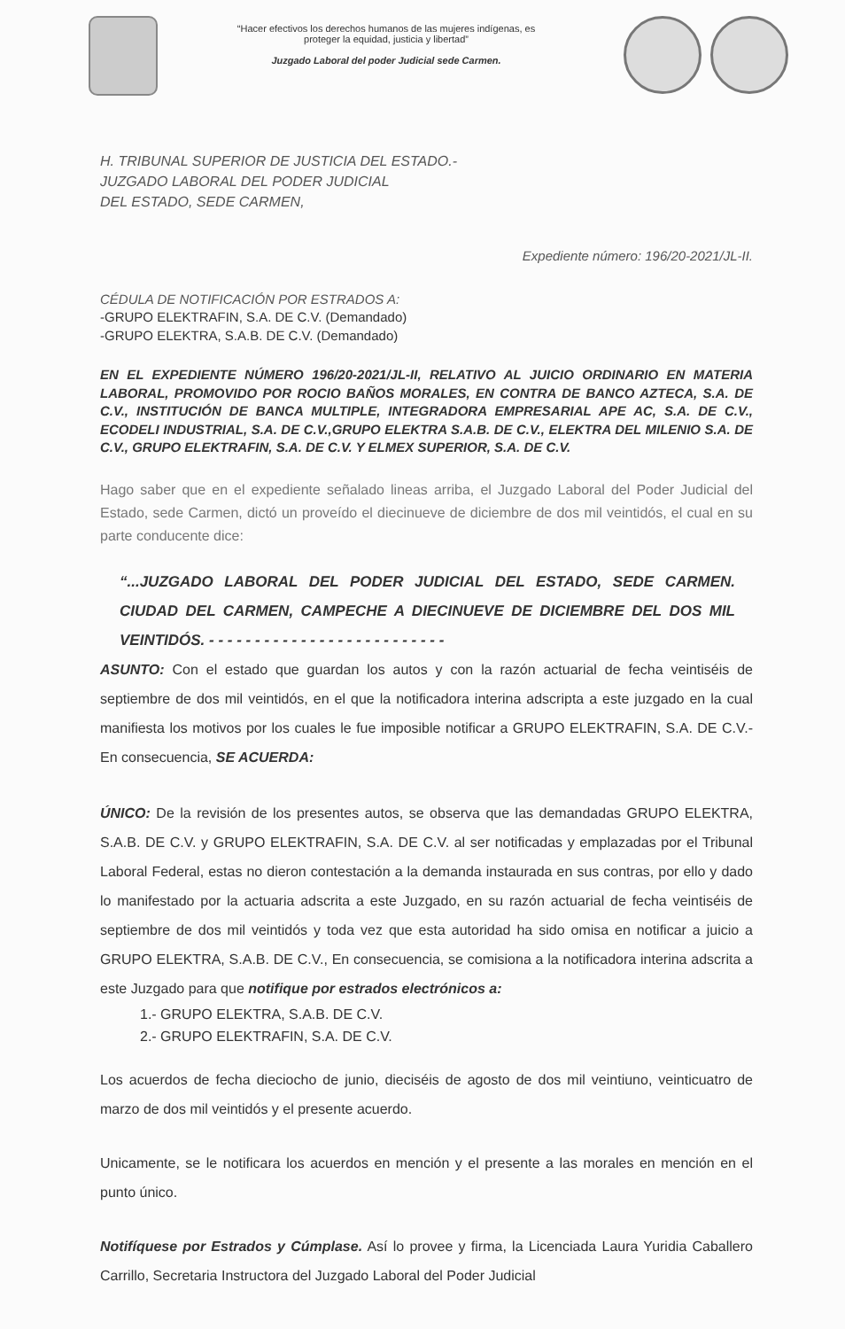“Hacer efectivos los derechos humanos de las mujeres indígenas, es
proteger la equidad, justicia y libertad”
Juzgado Laboral del poder Judicial sede Carmen.
H. TRIBUNAL SUPERIOR DE JUSTICIA DEL ESTADO.-
JUZGADO LABORAL DEL PODER JUDICIAL
DEL ESTADO, SEDE CARMEN,
Expediente número: 196/20-2021/JL-II.
CÉDULA DE NOTIFICACIÓN POR ESTRADOS A:
-GRUPO ELEKTRAFIN, S.A. DE C.V. (Demandado)
-GRUPO ELEKTRA, S.A.B. DE C.V. (Demandado)
EN EL EXPEDIENTE NÚMERO 196/20-2021/JL-II, RELATIVO AL JUICIO ORDINARIO EN MATERIA LABORAL, PROMOVIDO POR ROCIO BAÑOS MORALES, EN CONTRA DE BANCO AZTECA, S.A. DE C.V., INSTITUCIÓN DE BANCA MULTIPLE, INTEGRADORA EMPRESARIAL APE AC, S.A. DE C.V., ECODELI INDUSTRIAL, S.A. DE C.V.,GRUPO ELEKTRA S.A.B. DE C.V., ELEKTRA DEL MILENIO S.A. DE C.V., GRUPO ELEKTRAFIN, S.A. DE C.V. Y ELMEX SUPERIOR, S.A. DE C.V.
Hago saber que en el expediente señalado lineas arriba, el Juzgado Laboral del Poder Judicial del Estado, sede Carmen, dictó un proveído el diecinueve de diciembre de dos mil veintidós, el cual en su parte conducente dice:
“...JUZGADO LABORAL DEL PODER JUDICIAL DEL ESTADO, SEDE CARMEN. CIUDAD DEL CARMEN, CAMPECHE A DIECINUEVE DE DICIEMBRE DEL DOS MIL VEINTIDÓS. - - - - - - - - - - - - - - - - - - - - - - - - - -
ASUNTO: Con el estado que guardan los autos y con la razón actuarial de fecha veintiséis de septiembre de dos mil veintidós, en el que la notificadora interina adscripta a este juzgado en la cual manifiesta los motivos por los cuales le fue imposible notificar a GRUPO ELEKTRAFIN, S.A. DE C.V.- En consecuencia, SE ACUERDA:
ÚNICO: De la revisión de los presentes autos, se observa que las demandadas GRUPO ELEKTRA, S.A.B. DE C.V. y GRUPO ELEKTRAFIN, S.A. DE C.V. al ser notificadas y emplazadas por el Tribunal Laboral Federal, estas no dieron contestación a la demanda instaurada en sus contras, por ello y dado lo manifestado por la actuaria adscrita a este Juzgado, en su razón actuarial de fecha veintiséis de septiembre de dos mil veintidós y toda vez que esta autoridad ha sido omisa en notificar a juicio a GRUPO ELEKTRA, S.A.B. DE C.V., En consecuencia, se comisiona a la notificadora interina adscrita a este Juzgado para que notifique por estrados electrónicos a:
1.- GRUPO ELEKTRA, S.A.B. DE C.V.
2.- GRUPO ELEKTRAFIN, S.A. DE C.V.
Los acuerdos de fecha dieciocho de junio, dieciséis de agosto de dos mil veintiuno, veinticuatro de marzo de dos mil veintidós y el presente acuerdo.
Unicamente, se le notificara los acuerdos en mención y el presente a las morales en mención en el punto único.
Notifíquese por Estrados y Cúmplase. Así lo provee y firma, la Licenciada Laura Yuridia Caballero Carrillo, Secretaria Instructora del Juzgado Laboral del Poder Judicial